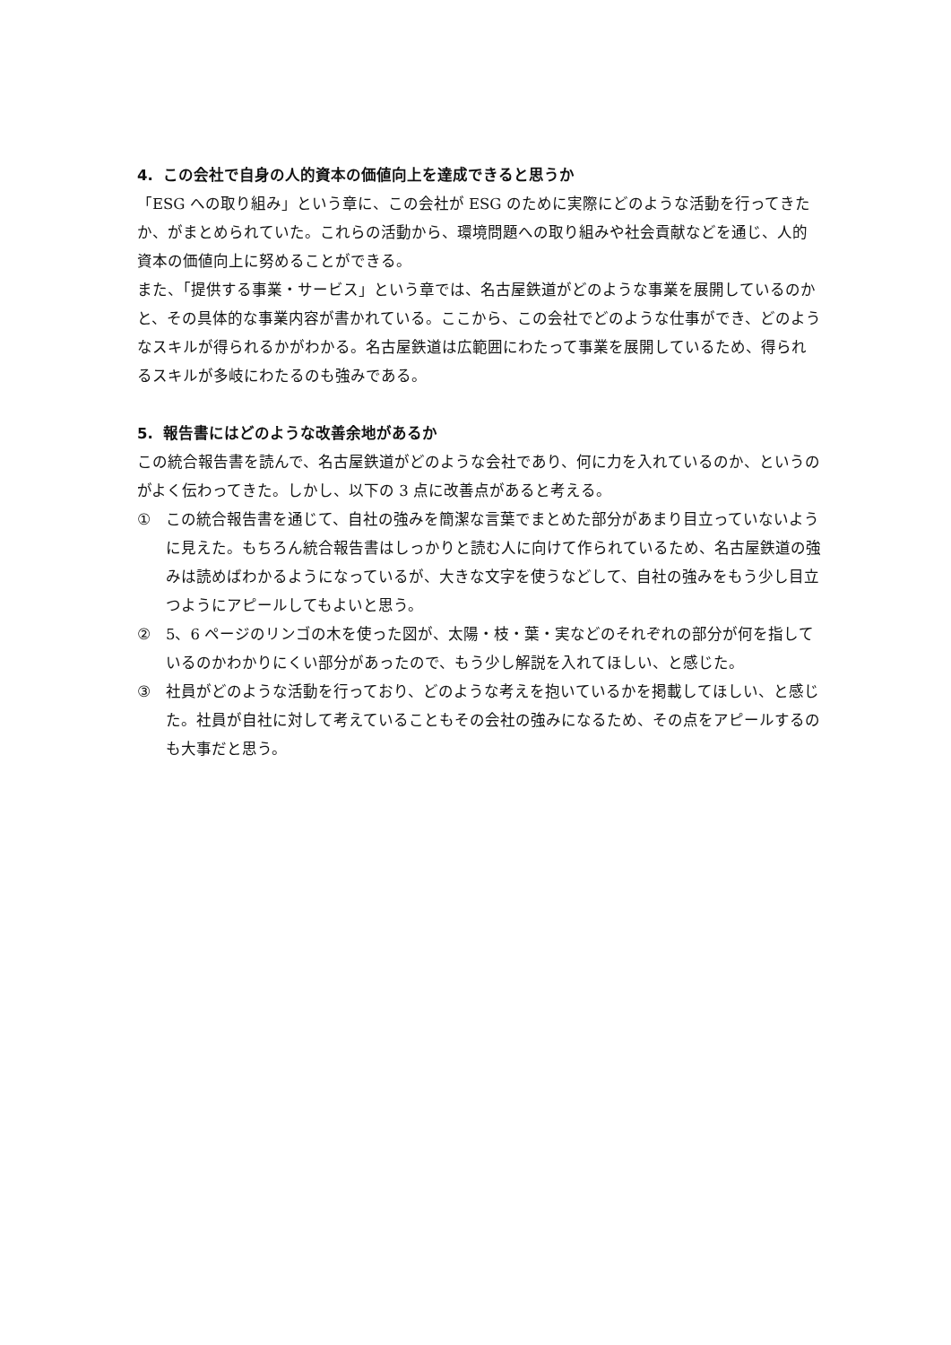4. この会社で自身の人的資本の価値向上を達成できると思うか
「ESG への取り組み」という章に、この会社が ESG のために実際にどのような活動を行ってきたか、がまとめられていた。これらの活動から、環境問題への取り組みや社会貢献などを通じ、人的資本の価値向上に努めることができる。
また、「提供する事業・サービス」という章では、名古屋鉄道がどのような事業を展開しているのかと、その具体的な事業内容が書かれている。ここから、この会社でどのような仕事ができ、どのようなスキルが得られるかがわかる。名古屋鉄道は広範囲にわたって事業を展開しているため、得られるスキルが多岐にわたるのも強みである。
5. 報告書にはどのような改善余地があるか
この統合報告書を読んで、名古屋鉄道がどのような会社であり、何に力を入れているのか、というのがよく伝わってきた。しかし、以下の 3 点に改善点があると考える。
① この統合報告書を通じて、自社の強みを簡潔な言葉でまとめた部分があまり目立っていないように見えた。もちろん統合報告書はしっかりと読む人に向けて作られているため、名古屋鉄道の強みは読めばわかるようになっているが、大きな文字を使うなどして、自社の強みをもう少し目立つようにアピールしてもよいと思う。
② 5、6 ページのリンゴの木を使った図が、太陽・枝・葉・実などのそれぞれの部分が何を指しているのかわかりにくい部分があったので、もう少し解説を入れてほしい、と感じた。
③ 社員がどのような活動を行っており、どのような考えを抱いているかを掲載してほしい、と感じた。社員が自社に対して考えていることもその会社の強みになるため、その点をアピールするのも大事だと思う。